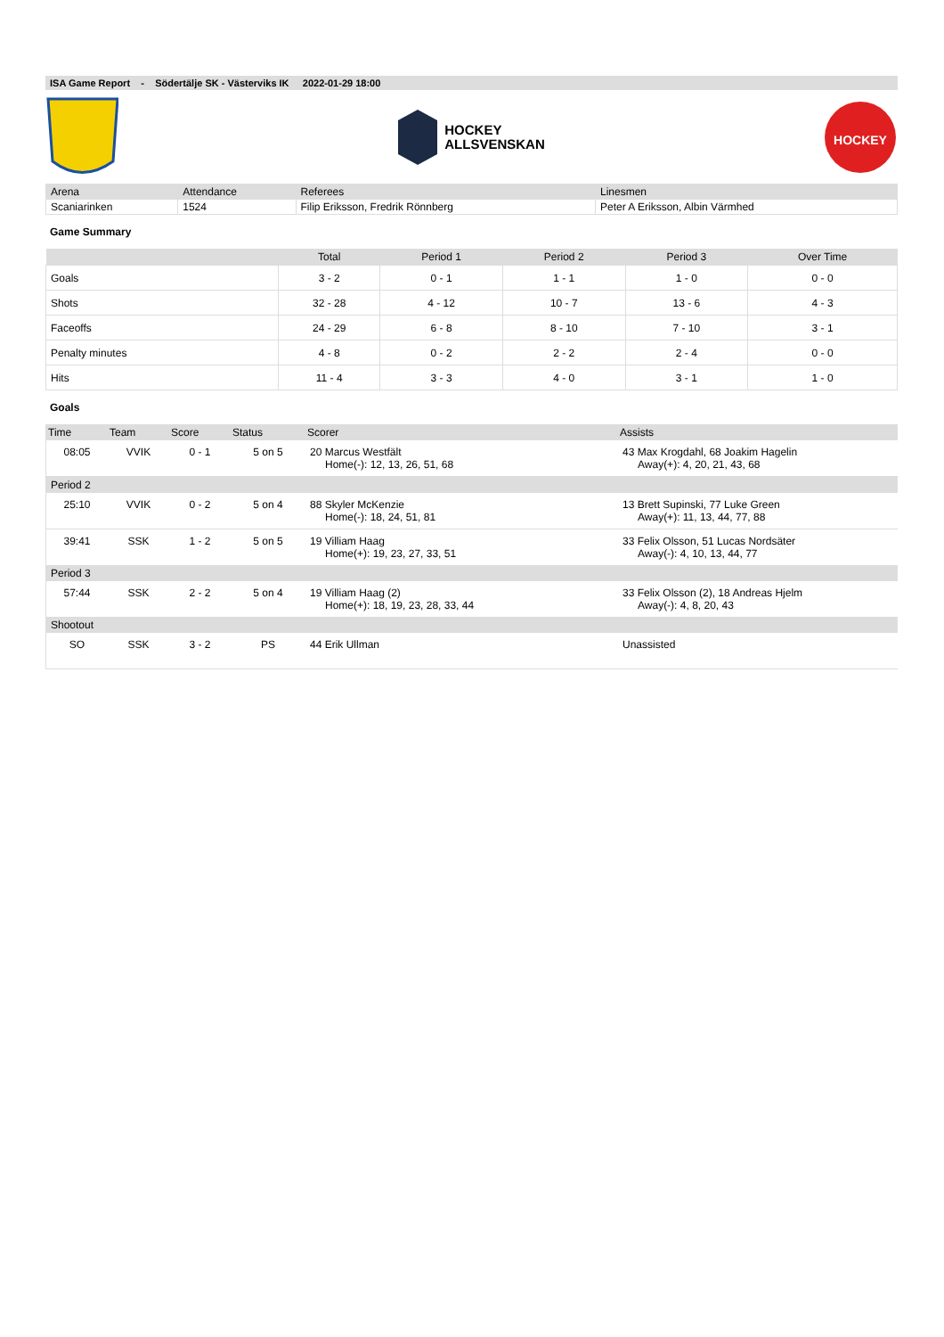ISA Game Report - Södertälje SK - Västerviks IK 2022-01-29 18:00
HOCKEY
ALLSVENSKAN
HOCKEY
| Arena | Attendance | Referees | Linesmen |
| Scaniarinken | 1524 | Filip Eriksson, Fredrik Rönnberg | Peter A Eriksson, Albin Värmhed |
Game Summary
| | Total | Period 1 | Period 2 | Period 3 | Over Time |
| --- | --- | --- | --- | --- | --- |
| Goals | 3 - 2 | 0 - 1 | 1 - 1 | 1 - 0 | 0 - 0 |
| Shots | 32 - 28 | 4 - 12 | 10 - 7 | 13 - 6 | 4 - 3 |
| Faceoffs | 24 - 29 | 6 - 8 | 8 - 10 | 7 - 10 | 3 - 1 |
| Penalty minutes | 4 - 8 | 0 - 2 | 2 - 2 | 2 - 4 | 0 - 0 |
| Hits | 11 - 4 | 3 - 3 | 4 - 0 | 3 - 1 | 1 - 0 |
Goals
| Time | Team | Score | Status | Scorer | Assists |
| --- | --- | --- | --- | --- | --- |
| 08:05 | VVIK | 0 - 1 | 5 on 5 | 20 Marcus Westfält Home(-): 12, 13, 26, 51, 68 | 43 Max Krogdahl, 68 Joakim Hagelin Away(+): 4, 20, 21, 43, 68 |
| Period 2 | | | | | |
| 25:10 | VVIK | 0 - 2 | 5 on 4 | 88 Skyler McKenzie Home(-): 18, 24, 51, 81 | 13 Brett Supinski, 77 Luke Green Away(+): 11, 13, 44, 77, 88 |
| 39:41 | SSK | 1 - 2 | 5 on 5 | 19 Villiam Haag Home(+): 19, 23, 27, 33, 51 | 33 Felix Olsson, 51 Lucas Nordsäter Away(-): 4, 10, 13, 44, 77 |
| Period 3 | | | | | |
| 57:44 | SSK | 2 - 2 | 5 on 4 | 19 Villiam Haag (2) Home(+): 18, 19, 23, 28, 33, 44 | 33 Felix Olsson (2), 18 Andreas Hjelm Away(-): 4, 8, 20, 43 |
| Shootout | | | | | |
| SO | SSK | 3 - 2 | PS | 44 Erik Ullman | Unassisted |